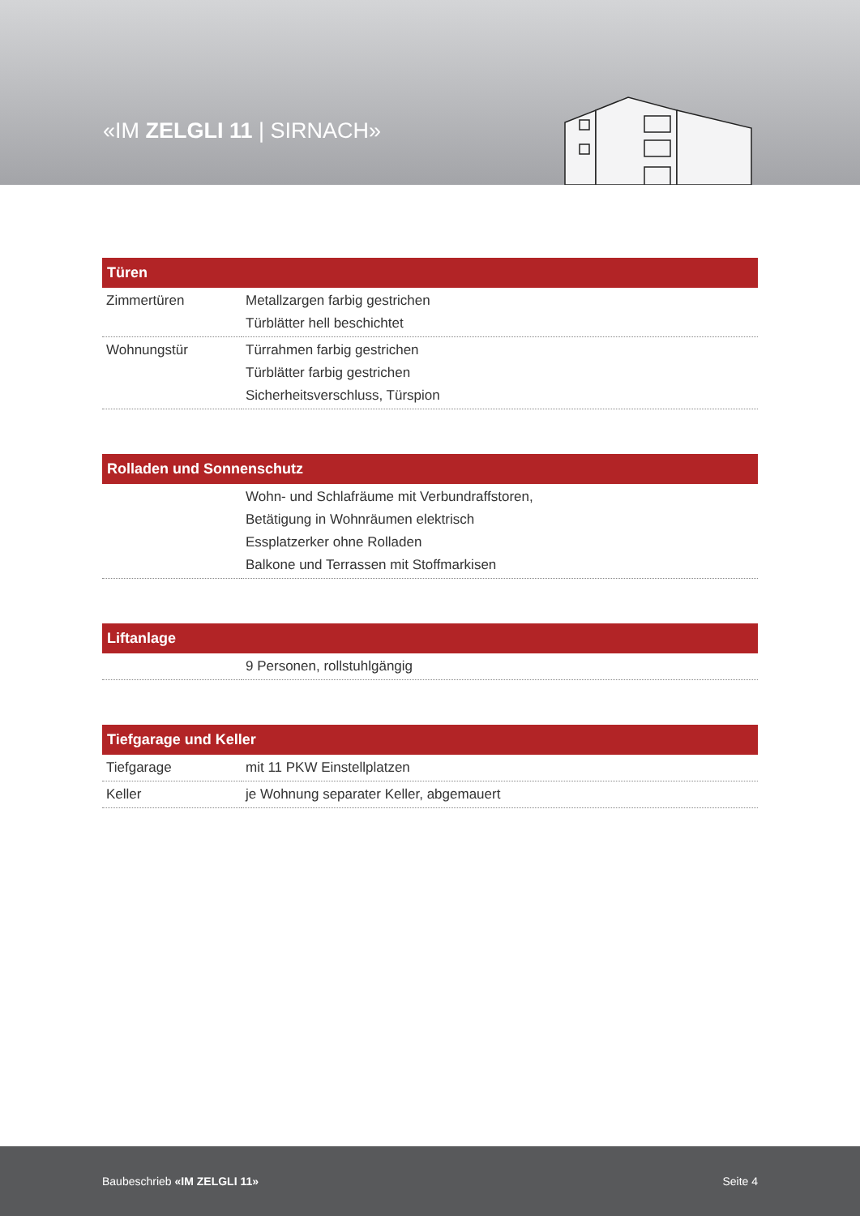«IM ZELGLI 11 | SIRNACH»
| Türen | |
| --- | --- |
| Zimmertüren | Metallzargen farbig gestrichen Türblätter hell beschichtet |
| Wohnungstür | Türrahmen farbig gestrichen Türblätter farbig gestrichen Sicherheitsverschluss, Türspion |
| Rolladen und Sonnenschutz | |
| --- | --- |
| | Wohn- und Schlafräume mit Verbundraffstoren, Betätigung in Wohnräumen elektrisch Essplatzerker ohne Rolladen Balkone und Terrassen mit Stoffmarkisen |
| Liftanlage | |
| --- | --- |
| | 9 Personen, rollstuhlgängig |
| Tiefgarage und Keller | |
| --- | --- |
| Tiefgarage | mit 11 PKW Einstellplatzen |
| Keller | je Wohnung separater Keller, abgemauert |
Baubeschrieb «IM ZELGLI 11» Seite 4